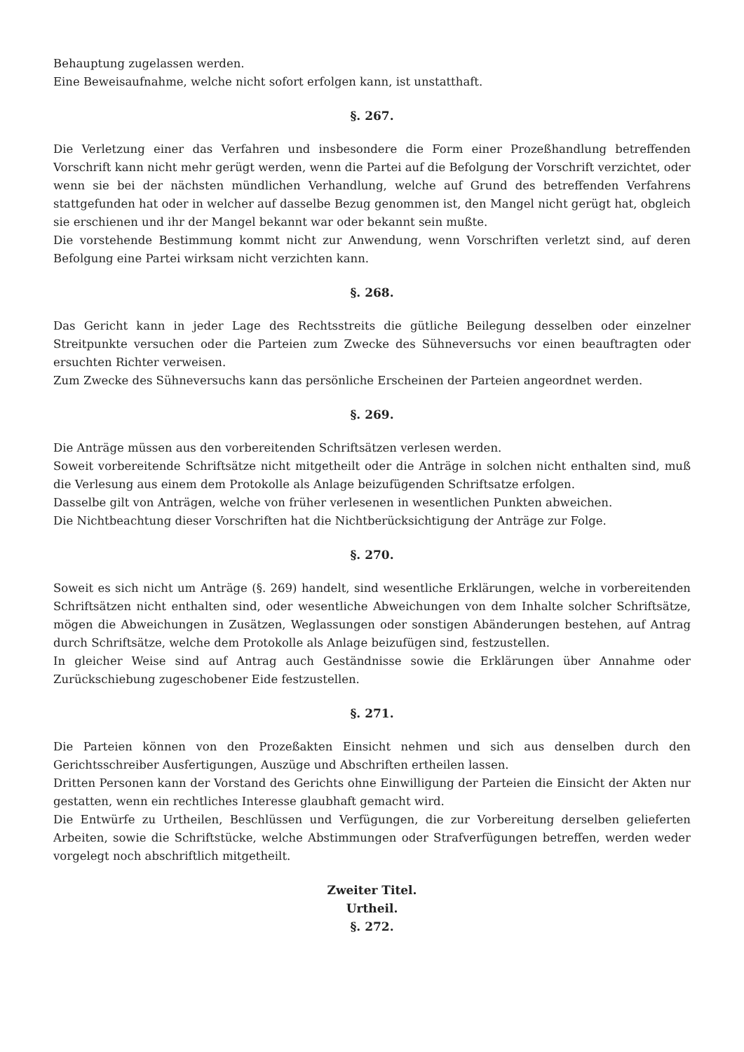Behauptung zugelassen werden.
Eine Beweisaufnahme, welche nicht sofort erfolgen kann, ist unstatthaft.
§. 267.
Die Verletzung einer das Verfahren und insbesondere die Form einer Prozeßhandlung betreffenden Vorschrift kann nicht mehr gerügt werden, wenn die Partei auf die Befolgung der Vorschrift verzichtet, oder wenn sie bei der nächsten mündlichen Verhandlung, welche auf Grund des betreffenden Verfahrens stattgefunden hat oder in welcher auf dasselbe Bezug genommen ist, den Mangel nicht gerügt hat, obgleich sie erschienen und ihr der Mangel bekannt war oder bekannt sein mußte.
Die vorstehende Bestimmung kommt nicht zur Anwendung, wenn Vorschriften verletzt sind, auf deren Befolgung eine Partei wirksam nicht verzichten kann.
§. 268.
Das Gericht kann in jeder Lage des Rechtsstreits die gütliche Beilegung desselben oder einzelner Streitpunkte versuchen oder die Parteien zum Zwecke des Sühneversuchs vor einen beauftragten oder ersuchten Richter verweisen.
Zum Zwecke des Sühneversuchs kann das persönliche Erscheinen der Parteien angeordnet werden.
§. 269.
Die Anträge müssen aus den vorbereitenden Schriftsätzen verlesen werden.
Soweit vorbereitende Schriftsätze nicht mitgetheilt oder die Anträge in solchen nicht enthalten sind, muß die Verlesung aus einem dem Protokolle als Anlage beizufügenden Schriftsatze erfolgen.
Dasselbe gilt von Anträgen, welche von früher verlesenen in wesentlichen Punkten abweichen.
Die Nichtbeachtung dieser Vorschriften hat die Nichtberücksichtigung der Anträge zur Folge.
§. 270.
Soweit es sich nicht um Anträge (§. 269) handelt, sind wesentliche Erklärungen, welche in vorbereitenden Schriftsätzen nicht enthalten sind, oder wesentliche Abweichungen von dem Inhalte solcher Schriftsätze, mögen die Abweichungen in Zusätzen, Weglassungen oder sonstigen Abänderungen bestehen, auf Antrag durch Schriftsätze, welche dem Protokolle als Anlage beizufügen sind, festzustellen.
In gleicher Weise sind auf Antrag auch Geständnisse sowie die Erklärungen über Annahme oder Zurückschiebung zugeschobener Eide festzustellen.
§. 271.
Die Parteien können von den Prozeßakten Einsicht nehmen und sich aus denselben durch den Gerichtsschreiber Ausfertigungen, Auszüge und Abschriften ertheilen lassen.
Dritten Personen kann der Vorstand des Gerichts ohne Einwilligung der Parteien die Einsicht der Akten nur gestatten, wenn ein rechtliches Interesse glaubhaft gemacht wird.
Die Entwürfe zu Urtheilen, Beschlüssen und Verfügungen, die zur Vorbereitung derselben gelieferten Arbeiten, sowie die Schriftstücke, welche Abstimmungen oder Strafverfügungen betreffen, werden weder vorgelegt noch abschriftlich mitgetheilt.
Zweiter Titel.
Urtheil.
§. 272.